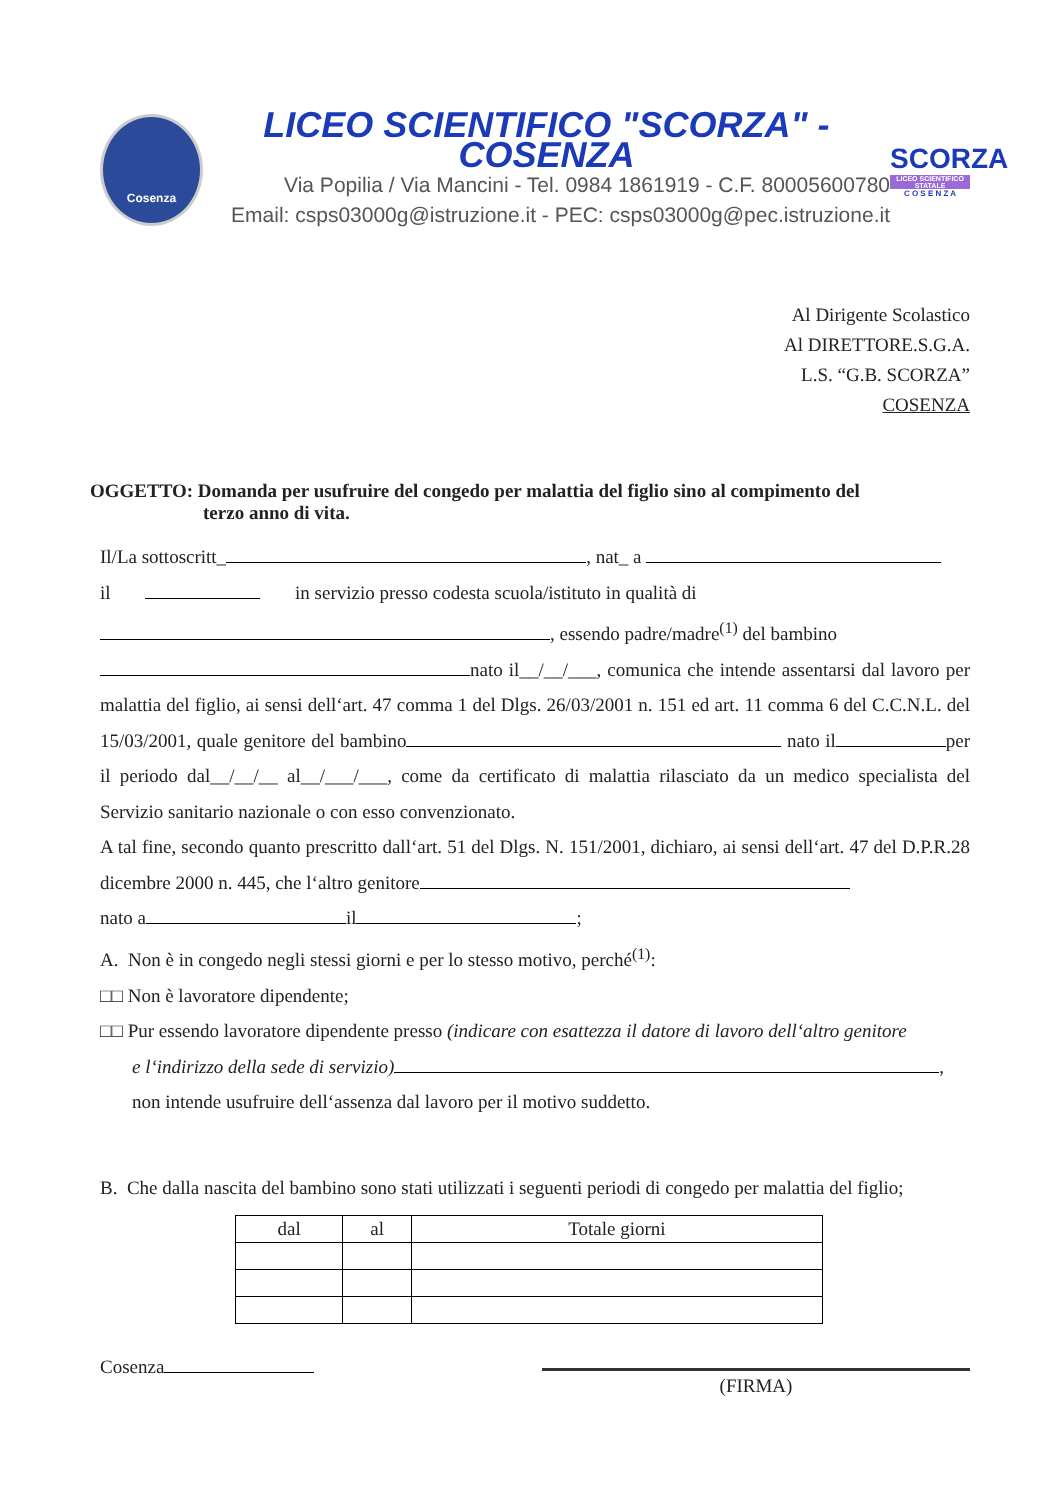Cosenza
LICEO SCIENTIFICO "SCORZA" - COSENZA
Via Popilia / Via Mancini - Tel. 0984 1861919 - C.F. 80005600780
Email: csps03000g@istruzione.it - PEC: csps03000g@pec.istruzione.it
SCORZA
LICEO SCIENTIFICO STATALE
C O S E N Z A
Al Dirigente Scolastico
Al DIRETTORE.S.G.A.
L.S. “G.B. SCORZA”
COSENZA
OGGETTO: Domanda per usufruire del congedo per malattia del figlio sino al compimento del
terzo anno di vita.
Il/La sottoscritt_ , nat_ a
il in servizio presso codesta scuola/istituto in qualità di
, essendo padre/madre<sup>(1)</sup> del bambino
nato il__/__/___, comunica che intende assentarsi dal lavoro per malattia del figlio, ai sensi dell‘art. 47 comma 1 del Dlgs. 26/03/2001 n. 151 ed art. 11 comma 6 del C.C.N.L. del 15/03/2001, quale genitore del bambino nato il per il periodo dal__/__/__ al__/___/___, come da certificato di malattia rilasciato da un medico specialista del Servizio sanitario nazionale o con esso convenzionato.
A tal fine, secondo quanto prescritto dall‘art. 51 del Dlgs. N. 151/2001, dichiaro, ai sensi dell‘art. 47 del D.P.R.28 dicembre 2000 n. 445, che l‘altro genitore
nato a il ;
A. Non è in congedo negli stessi giorni e per lo stesso motivo, perché<sup>(1)</sup>:
□□ Non è lavoratore dipendente;
□□ Pur essendo lavoratore dipendente presso (indicare con esattezza il datore di lavoro dell‘altro genitore
e l‘indirizzo della sede di servizio) ,
non intende usufruire dell‘assenza dal lavoro per il motivo suddetto.
B. Che dalla nascita del bambino sono stati utilizzati i seguenti periodi di congedo per malattia del figlio;
| dal | al | Totale giorni |
| --- | --- | --- |
Cosenza
(FIRMA)